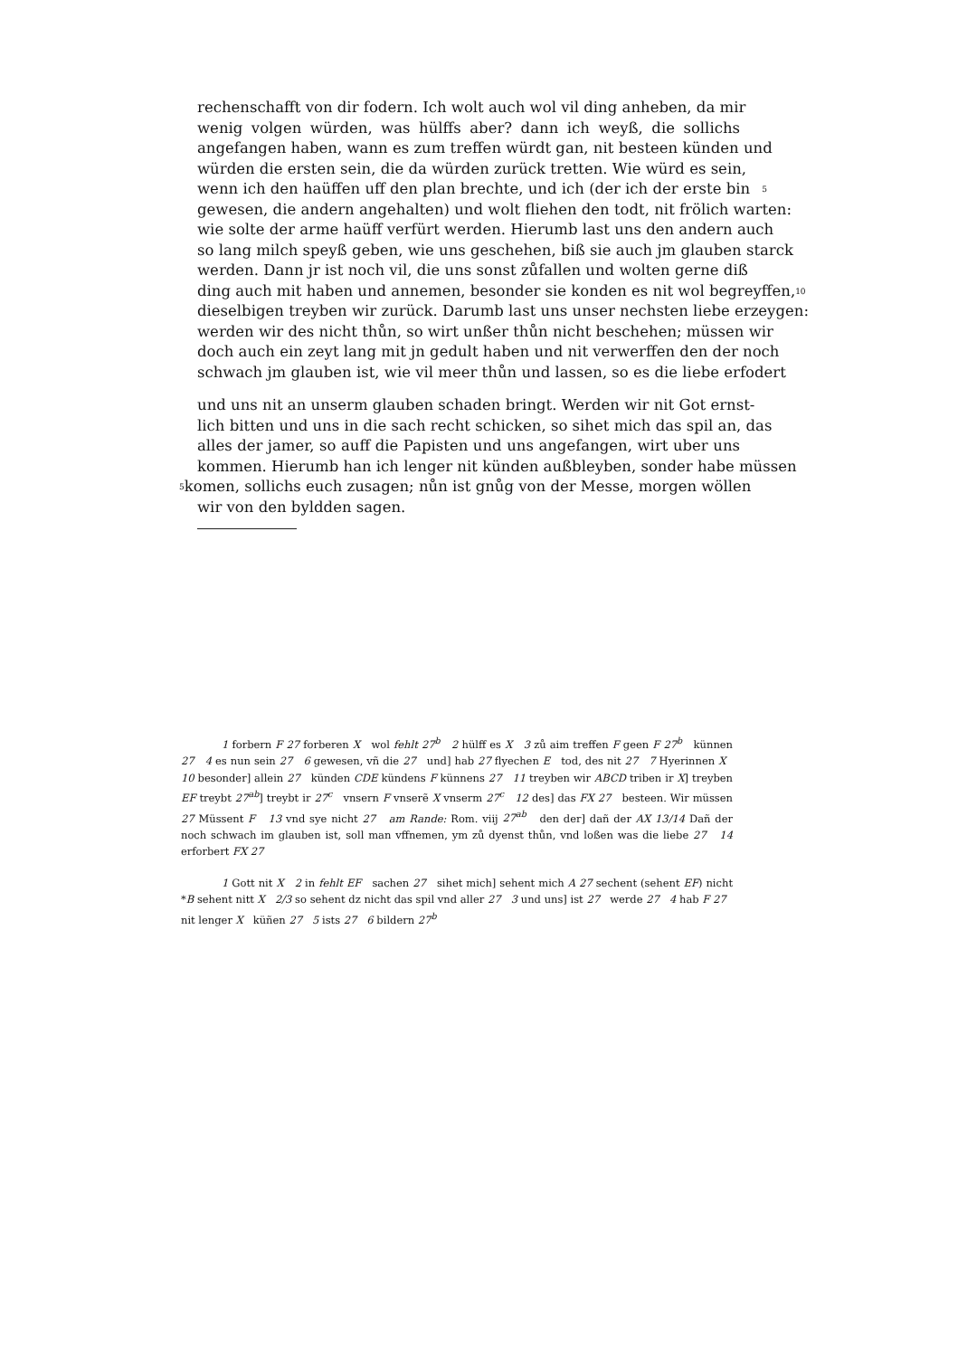rechenschafft von dir fodern. Ich wolt auch wol vil ding anheben, da mir
wenig volgen würden, was hülffs aber? dann ich weyß, die sollichs
angefangen haben, wann es zum treffen würdt gan, nit besteen künden und
würden die ersten sein, die da würden zurück tretten. Wie würd es sein,
wenn ich den haüffen uff den plan brechte, und ich (der ich der erste bin 5
gewesen, die andern angehalten) und wolt fliehen den todt, nit frölich warten:
wie solte der arme haüff verfürt werden. Hierumb last uns den andern auch
so lang milch speyß geben, wie uns geschehen, biß sie auch jm glauben starck
werden. Dann jr ist noch vil, die uns sonst zůfallen und wolten gerne diß
ding auch mit haben und annemen, besonder sie konden es nit wol begreyffen, 10
dieselbigen treyben wir zurück. Darumb last uns unser nechsten liebe erzeygen:
werden wir des nicht thůn, so wirt unßer thůn nicht beschehen; müssen wir
doch auch ein zeyt lang mit jn gedult haben und nit verwerffen den der noch
schwach jm glauben ist, wie vil meer thůn und lassen, so es die liebe erfodert
und uns nit an unserm glauben schaden bringt. Werden wir nit Got ernst-
lich bitten und uns in die sach recht schicken, so sihet mich das spil an, das
alles der jamer, so auff die Papisten und uns angefangen, wirt uber uns
kommen. Hierumb han ich lenger nit künden außbleyben, sonder habe müssen
5 komen, sollichs euch zusagen; nůn ist gnůg von der Messe, morgen wöllen
wir von den byldden sagen.
1 forbern F 27 forberen X wol fehlt 27<sup>b</sup> 2 hülff es X 3 zů aim treffen F geen F 27<sup>b</sup> künnen 27 4 es nun sein 27 6 gewesen, vñ die 27 und] hab 27 flyechen E tod, des nit 27 7 Hyerinnen X 10 besonder] allein 27 künden CDE kündens F künnens 27 11 treyben wir ABCD triben ir X] treyben EF treybt 27<sup>ab</sup>] treybt ir 27<sup>c</sup> vnsern F vnserẽ X vnserm 27<sup>c</sup> 12 des] das FX 27 besteen. Wir müssen 27 Müssent F 13 vnd sye nicht 27 am Rande: Rom. viij 27<sup>ab</sup> den der] dañ der AX 13/14 Dañ der noch schwach im glauben ist, soll man vffnemen, ym zů dyenst thůn, vnd loßen was die liebe 27 14 erforbert FX 27
1 Gott nit X 2 in fehlt EF sachen 27 sihet mich] sehent mich A 27 sechent (sehent EF) nicht *B sehent nitt X 2/3 so sehent dz nicht das spil vnd aller 27 3 und uns] ist 27 werde 27 4 hab F 27 nit lenger X küñen 27 5 ists 27 6 bildern 27<sup>b</sup>